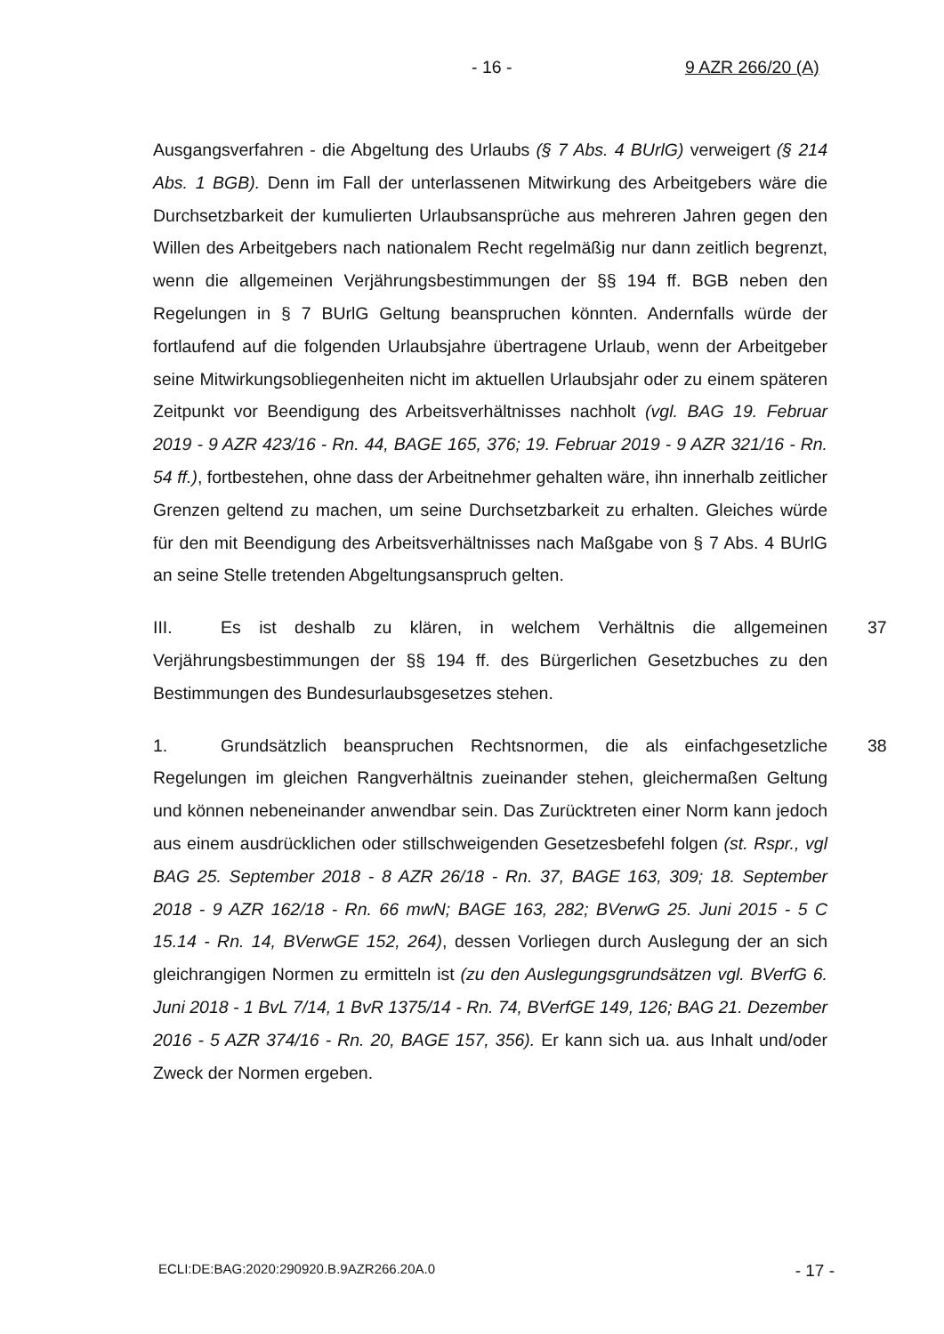- 16 - 9 AZR 266/20 (A)
Ausgangsverfahren - die Abgeltung des Urlaubs (§ 7 Abs. 4 BUrlG) verweigert (§ 214 Abs. 1 BGB). Denn im Fall der unterlassenen Mitwirkung des Arbeitgebers wäre die Durchsetzbarkeit der kumulierten Urlaubsansprüche aus mehreren Jahren gegen den Willen des Arbeitgebers nach nationalem Recht regelmäßig nur dann zeitlich begrenzt, wenn die allgemeinen Verjährungsbestimmungen der §§ 194 ff. BGB neben den Regelungen in § 7 BUrlG Geltung beanspruchen könnten. Andernfalls würde der fortlaufend auf die folgenden Urlaubsjahre übertragene Urlaub, wenn der Arbeitgeber seine Mitwirkungsobliegenheiten nicht im aktuellen Urlaubsjahr oder zu einem späteren Zeitpunkt vor Beendigung des Arbeitsverhältnisses nachholt (vgl. BAG 19. Februar 2019 - 9 AZR 423/16 - Rn. 44, BAGE 165, 376; 19. Februar 2019 - 9 AZR 321/16 - Rn. 54 ff.), fortbestehen, ohne dass der Arbeitnehmer gehalten wäre, ihn innerhalb zeitlicher Grenzen geltend zu machen, um seine Durchsetzbarkeit zu erhalten. Gleiches würde für den mit Beendigung des Arbeitsverhältnisses nach Maßgabe von § 7 Abs. 4 BUrlG an seine Stelle tretenden Abgeltungsanspruch gelten.
III. Es ist deshalb zu klären, in welchem Verhältnis die allgemeinen Verjährungsbestimmungen der §§ 194 ff. des Bürgerlichen Gesetzbuches zu den Bestimmungen des Bundesurlaubsgesetzes stehen. 37
1. Grundsätzlich beanspruchen Rechtsnormen, die als einfachgesetzliche Regelungen im gleichen Rangverhältnis zueinander stehen, gleichermaßen Geltung und können nebeneinander anwendbar sein. Das Zurücktreten einer Norm kann jedoch aus einem ausdrücklichen oder stillschweigenden Gesetzesbefehl folgen (st. Rspr., vgl BAG 25. September 2018 - 8 AZR 26/18 - Rn. 37, BAGE 163, 309; 18. September 2018 - 9 AZR 162/18 - Rn. 66 mwN; BAGE 163, 282; BVerwG 25. Juni 2015 - 5 C 15.14 - Rn. 14, BVerwGE 152, 264), dessen Vorliegen durch Auslegung der an sich gleichrangigen Normen zu ermitteln ist (zu den Auslegungsgrundsätzen vgl. BVerfG 6. Juni 2018 - 1 BvL 7/14, 1 BvR 1375/14 - Rn. 74, BVerfGE 149, 126; BAG 21. Dezember 2016 - 5 AZR 374/16 - Rn. 20, BAGE 157, 356). Er kann sich ua. aus Inhalt und/oder Zweck der Normen ergeben. 38
ECLI:DE:BAG:2020:290920.B.9AZR266.20A.0 - 17 -